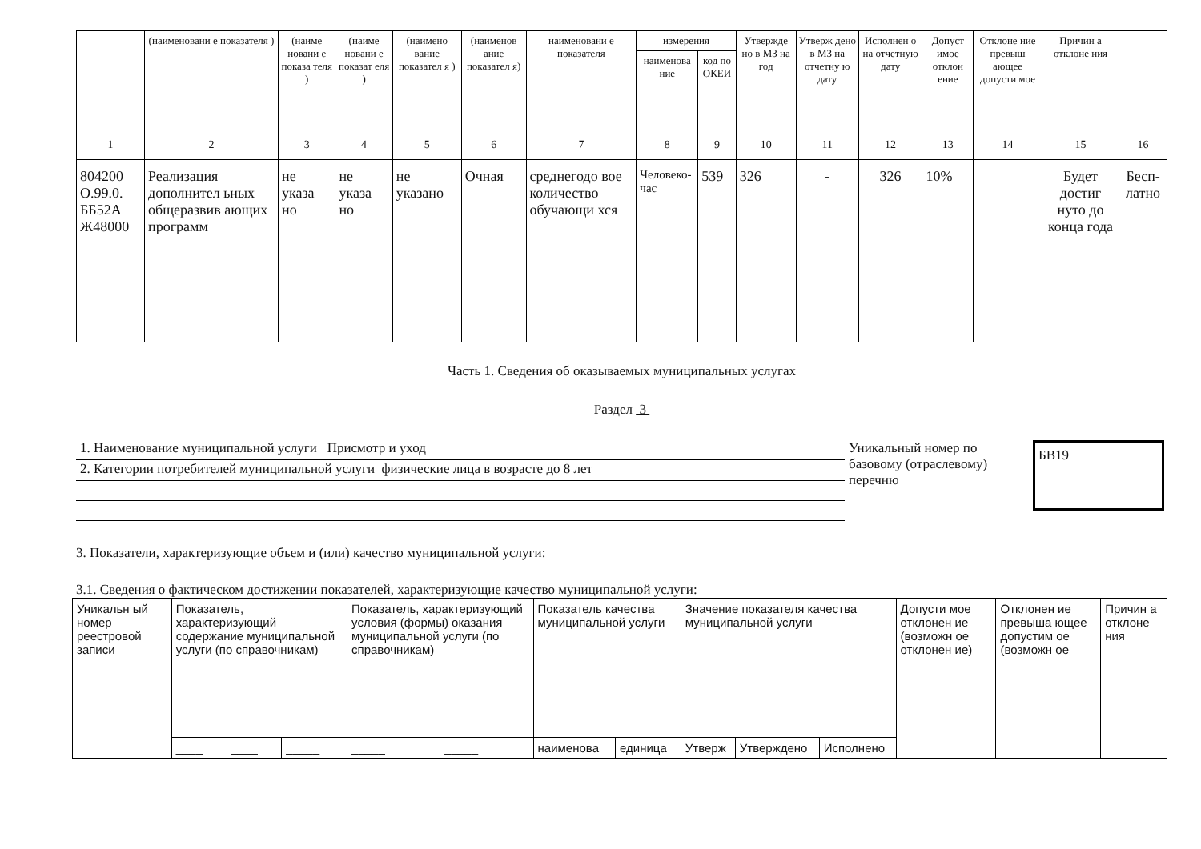| | (наименовани е показателя ) | (наиме новани е показа теля ) | (наиме новани е показат еля ) | (наимено вание показател я ) | (наименов ание показател я) | наименовани е показателя | измерения | | Утвержде но в МЗ на год | Утверж дено в МЗ на отчетну ю дату | Исполнен о на отчетную дату | Допуст имое отклон ение | Отклоне ние превыш ающее допусти мое | Причин а отклоне ния | |
| --- | --- | --- | --- | --- | --- | --- | --- | --- | --- | --- | --- | --- | --- | --- | --- |
| | | | | | | | наименова ние | код по ОКЕИ | | | | | | | |
| 1 | 2 | 3 | 4 | 5 | 6 | 7 | 8 | 9 | 10 | 11 | 12 | 13 | 14 | 15 | 16 |
| 804200 О.99.0. ББ52А Ж48000 | Реализация дополнител ьных общеразвив ающих программ | не указа но | не указа но | не указано | Очная | среднегодо вое количество обучающи хся | Человеко-час | 539 | 326 | - | 326 | 10% | | Будет достиг нуто до конца года | Бесп-латно |
Часть 1. Сведения об оказываемых муниципальных услугах
Раздел 3
1. Наименование муниципальной услуги Присмотр и уход
2. Категории потребителей муниципальной услуги физические лица в возрасте до 8 лет
Уникальный номер по базовому (отраслевому) перечню
БВ19
3. Показатели, характеризующие объем и (или) качество муниципальной услуги:
3.1. Сведения о фактическом достижении показателей, характеризующие качество муниципальной услуги:
| Уникальн ый номер реестровой записи | Показатель, характеризующий содержание муниципальной услуги (по справочникам) | | | Показатель, характеризующий условия (формы) оказания муниципальной услуги (по справочникам) | | Показатель качества муниципальной услуги | | Значение показателя качества муниципальной услуги | | | Допусти мое отклонен ие (возможн ое отклонен ие) | Отклонен ие превыша ющее допустим ое (возможн ое | Причин а отклоне ния |
| | ____ | ____ | _____ | _____ | _____ | наименова | единица | Утверж | Утверждено | Исполнено | | | |